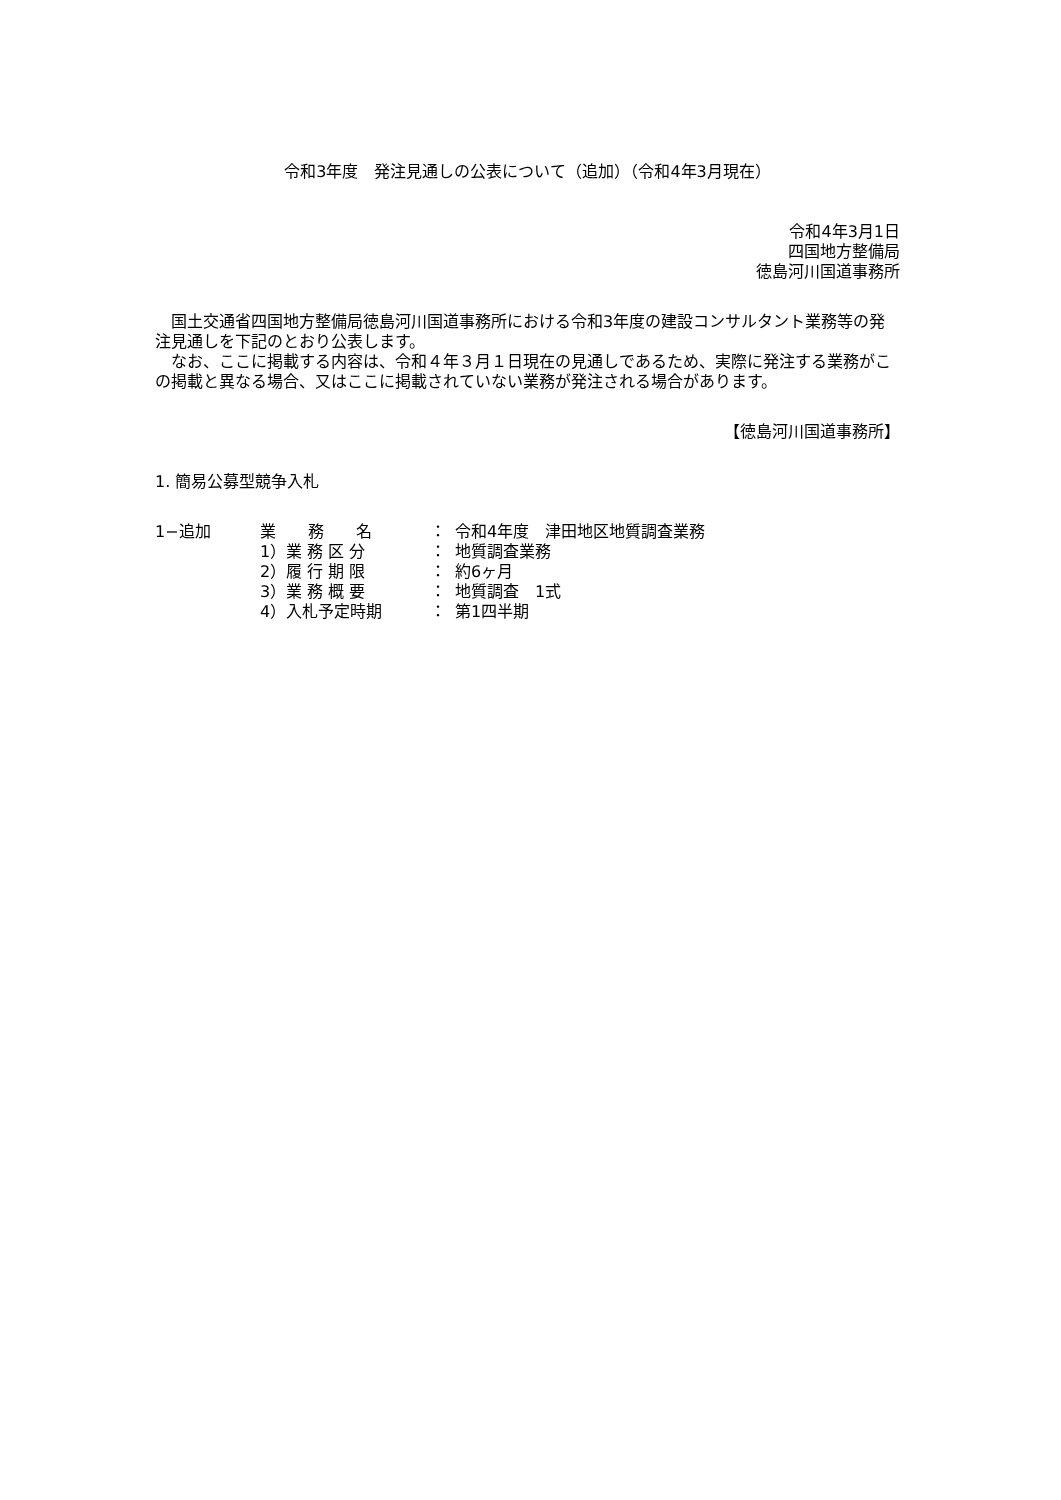令和3年度　発注見通しの公表について（追加）（令和4年3月現在）
令和4年3月1日
四国地方整備局
徳島河川国道事務所
　国土交通省四国地方整備局徳島河川国道事務所における令和3年度の建設コンサルタント業務等の発注見通しを下記のとおり公表します。
　なお、ここに掲載する内容は、令和４年３月１日現在の見通しであるため、実際に発注する業務がこの掲載と異なる場合、又はここに掲載されていない業務が発注される場合があります。
【徳島河川国道事務所】
1. 簡易公募型競争入札
| 1−追加 | 業 務 名 | ： | 令和4年度 津田地区地質調査業務 |
| | 1）業 務 区 分 | ： | 地質調査業務 |
| | 2）履 行 期 限 | ： | 約6ヶ月 |
| | 3）業 務 概 要 | ： | 地質調査 1式 |
| | 4）入札予定時期 | ： | 第1四半期 |